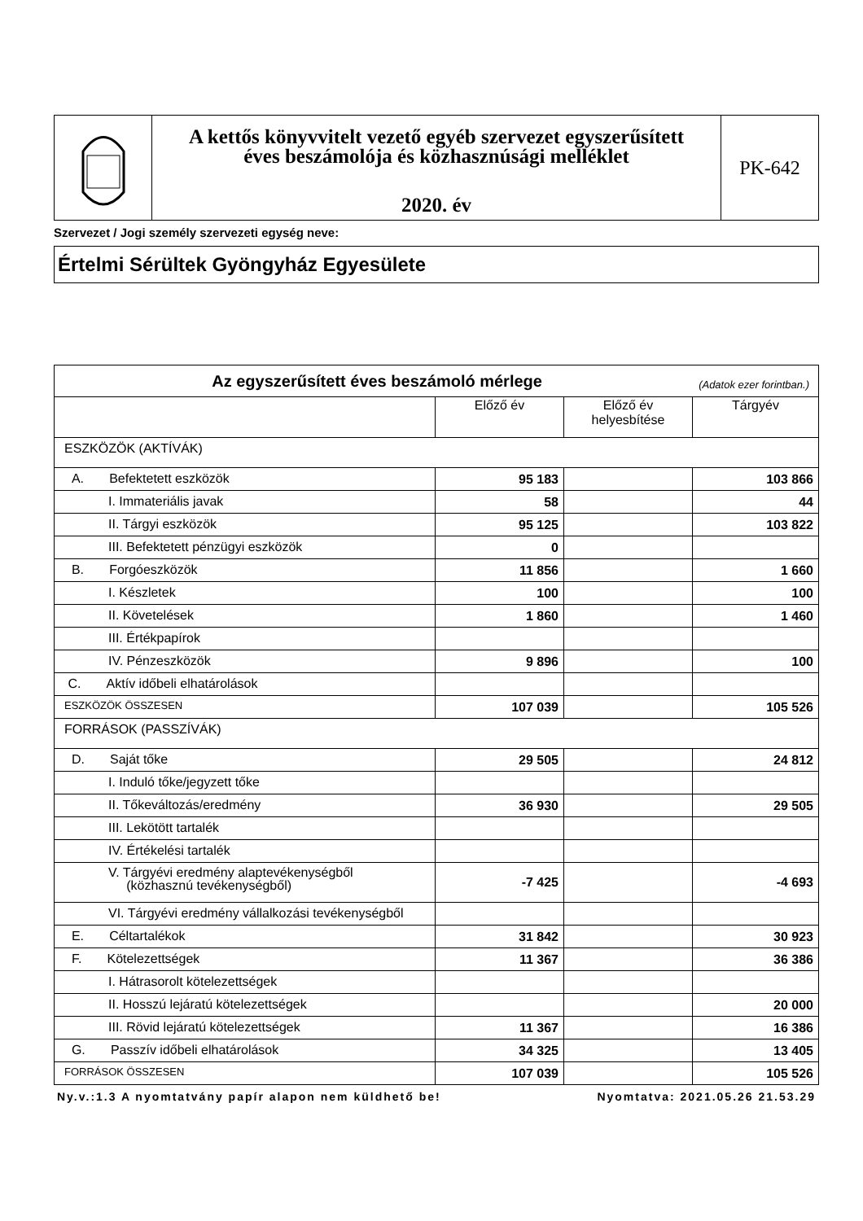A kettős könyvvitelt vezető egyéb szervezet egyszerűsített
éves beszámolója és közhasznúsági melléklet
2020. év
PK-642
Szervezet / Jogi személy szervezeti egység neve:
Értelmi Sérültek Gyöngyház Egyesülete
| Az egyszerűsített éves beszámoló mérlege (Adatok ezer forintban.) | | | |
| --- | --- | --- | --- |
| | Előző év | Előző év helyesbítése | Tárgyév |
| ESZKÖZÖK (AKTÍVÁK) | | | |
| A. Befektetett eszközök | 95 183 | | 103 866 |
| I. Immateriális javak | 58 | | 44 |
| II. Tárgyi eszközök | 95 125 | | 103 822 |
| III. Befektetett pénzügyi eszközök | 0 | | |
| B. Forgóeszközök | 11 856 | | 1 660 |
| I. Készletek | 100 | | 100 |
| II. Követelések | 1 860 | | 1 460 |
| III. Értékpapírok | | | |
| IV. Pénzeszközök | 9 896 | | 100 |
| C. Aktív időbeli elhatárolások | | | |
| ESZKÖZÖK ÖSSZESEN | 107 039 | | 105 526 |
| FORRÁSOK (PASSZÍVÁK) | | | |
| D. Saját tőke | 29 505 | | 24 812 |
| I. Induló tőke/jegyzett tőke | | | |
| II. Tőkeváltozás/eredmény | 36 930 | | 29 505 |
| III. Lekötött tartalék | | | |
| IV. Értékelési tartalék | | | |
| V. Tárgyévi eredmény alaptevékenységből (közhasznú tevékenységből) | -7 425 | | -4 693 |
| VI. Tárgyévi eredmény vállalkozási tevékenységből | | | |
| E. Céltartalékok | 31 842 | | 30 923 |
| F. Kötelezettségek | 11 367 | | 36 386 |
| I. Hátrasorolt kötelezettségek | | | |
| II. Hosszú lejáratú kötelezettségek | | | 20 000 |
| III. Rövid lejáratú kötelezettségek | 11 367 | | 16 386 |
| G. Passzív időbeli elhatárolások | 34 325 | | 13 405 |
| FORRÁSOK ÖSSZESEN | 107 039 | | 105 526 |
Ny.v.:1.3 A nyomtatvány papír alapon nem küldhető be! Nyomtatva: 2021.05.26 21.53.29